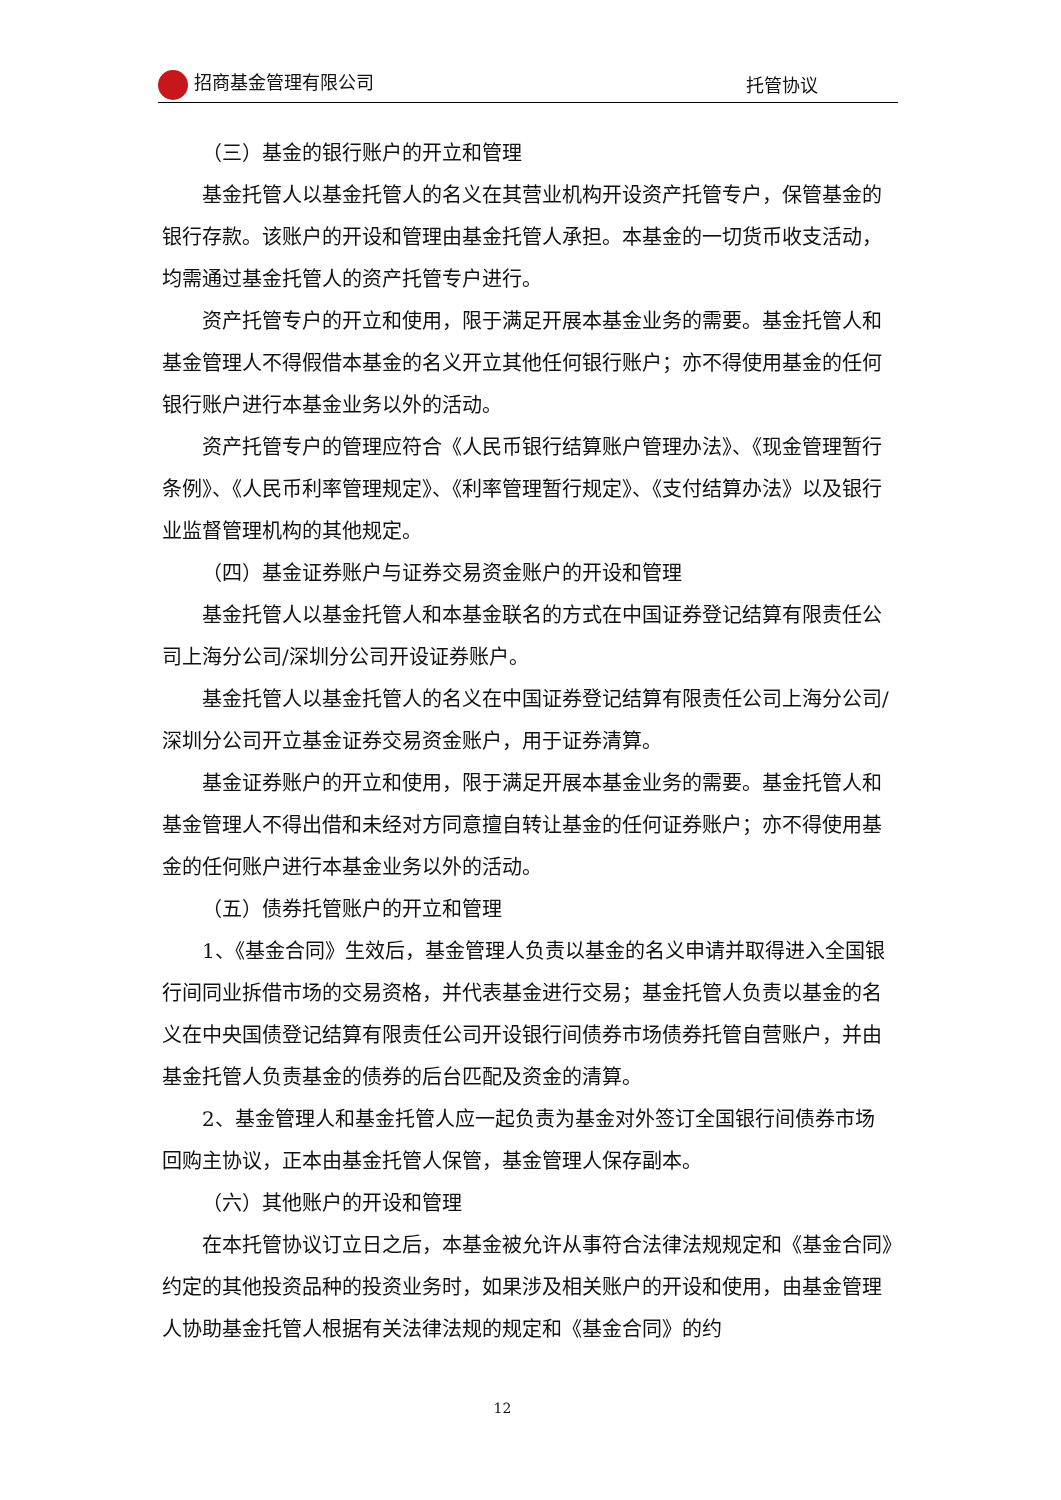招商基金管理有限公司 托管协议
（三）基金的银行账户的开立和管理
基金托管人以基金托管人的名义在其营业机构开设资产托管专户，保管基金的银行存款。该账户的开设和管理由基金托管人承担。本基金的一切货币收支活动，均需通过基金托管人的资产托管专户进行。
资产托管专户的开立和使用，限于满足开展本基金业务的需要。基金托管人和基金管理人不得假借本基金的名义开立其他任何银行账户；亦不得使用基金的任何银行账户进行本基金业务以外的活动。
资产托管专户的管理应符合《人民币银行结算账户管理办法》、《现金管理暂行条例》、《人民币利率管理规定》、《利率管理暂行规定》、《支付结算办法》以及银行业监督管理机构的其他规定。
（四）基金证券账户与证券交易资金账户的开设和管理
基金托管人以基金托管人和本基金联名的方式在中国证券登记结算有限责任公司上海分公司/深圳分公司开设证券账户。
基金托管人以基金托管人的名义在中国证券登记结算有限责任公司上海分公司/深圳分公司开立基金证券交易资金账户，用于证券清算。
基金证券账户的开立和使用，限于满足开展本基金业务的需要。基金托管人和基金管理人不得出借和未经对方同意擅自转让基金的任何证券账户；亦不得使用基金的任何账户进行本基金业务以外的活动。
（五）债券托管账户的开立和管理
1、《基金合同》生效后，基金管理人负责以基金的名义申请并取得进入全国银行间同业拆借市场的交易资格，并代表基金进行交易；基金托管人负责以基金的名义在中央国债登记结算有限责任公司开设银行间债券市场债券托管自营账户，并由基金托管人负责基金的债券的后台匹配及资金的清算。
2、基金管理人和基金托管人应一起负责为基金对外签订全国银行间债券市场回购主协议，正本由基金托管人保管，基金管理人保存副本。
（六）其他账户的开设和管理
在本托管协议订立日之后，本基金被允许从事符合法律法规规定和《基金合同》约定的其他投资品种的投资业务时，如果涉及相关账户的开设和使用，由基金管理人协助基金托管人根据有关法律法规的规定和《基金合同》的约
12